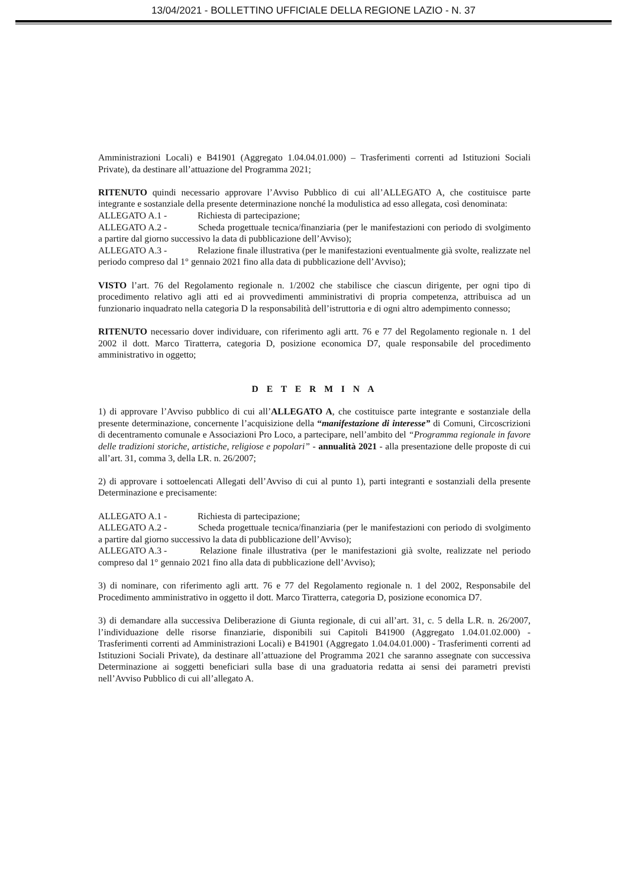13/04/2021 - BOLLETTINO UFFICIALE DELLA REGIONE LAZIO - N. 37
Amministrazioni Locali) e B41901 (Aggregato 1.04.04.01.000) – Trasferimenti correnti ad Istituzioni Sociali Private), da destinare all’attuazione del Programma 2021;
RITENUTO quindi necessario approvare l’Avviso Pubblico di cui all’ALLEGATO A, che costituisce parte integrante e sostanziale della presente determinazione nonché la modulistica ad esso allegata, così denominata:
ALLEGATO A.1 - Richiesta di partecipazione;
ALLEGATO A.2 - Scheda progettuale tecnica/finanziaria (per le manifestazioni con periodo di svolgimento a partire dal giorno successivo la data di pubblicazione dell’Avviso);
ALLEGATO A.3 - Relazione finale illustrativa (per le manifestazioni eventualmente già svolte, realizzate nel periodo compreso dal 1° gennaio 2021 fino alla data di pubblicazione dell’Avviso);
VISTO l’art. 76 del Regolamento regionale n. 1/2002 che stabilisce che ciascun dirigente, per ogni tipo di procedimento relativo agli atti ed ai provvedimenti amministrativi di propria competenza, attribuisca ad un funzionario inquadrato nella categoria D la responsabilità dell’istruttoria e di ogni altro adempimento connesso;
RITENUTO necessario dover individuare, con riferimento agli artt. 76 e 77 del Regolamento regionale n. 1 del 2002 il dott. Marco Tiratterra, categoria D, posizione economica D7, quale responsabile del procedimento amministrativo in oggetto;
D E T E R M I N A
1) di approvare l’Avviso pubblico di cui all’ALLEGATO A, che costituisce parte integrante e sostanziale della presente determinazione, concernente l’acquisizione della “manifestazione di interesse” di Comuni, Circoscrizioni di decentramento comunale e Associazioni Pro Loco, a partecipare, nell’ambito del “Programma regionale in favore delle tradizioni storiche, artistiche, religiose e popolari” - annualità 2021 - alla presentazione delle proposte di cui all’art. 31, comma 3, della LR. n. 26/2007;
2) di approvare i sottoelencati Allegati dell’Avviso di cui al punto 1), parti integranti e sostanziali della presente Determinazione e precisamente:
ALLEGATO A.1 - Richiesta di partecipazione;
ALLEGATO A.2 - Scheda progettuale tecnica/finanziaria (per le manifestazioni con periodo di svolgimento a partire dal giorno successivo la data di pubblicazione dell’Avviso);
ALLEGATO A.3 - Relazione finale illustrativa (per le manifestazioni già svolte, realizzate nel periodo compreso dal 1° gennaio 2021 fino alla data di pubblicazione dell’Avviso);
3) di nominare, con riferimento agli artt. 76 e 77 del Regolamento regionale n. 1 del 2002, Responsabile del Procedimento amministrativo in oggetto il dott. Marco Tiratterra, categoria D, posizione economica D7.
3) di demandare alla successiva Deliberazione di Giunta regionale, di cui all’art. 31, c. 5 della L.R. n. 26/2007, l’individuazione delle risorse finanziarie, disponibili sui Capitoli B41900 (Aggregato 1.04.01.02.000) - Trasferimenti correnti ad Amministrazioni Locali) e B41901 (Aggregato 1.04.04.01.000) - Trasferimenti correnti ad Istituzioni Sociali Private), da destinare all’attuazione del Programma 2021 che saranno assegnate con successiva Determinazione ai soggetti beneficiari sulla base di una graduatoria redatta ai sensi dei parametri previsti nell’Avviso Pubblico di cui all’allegato A.